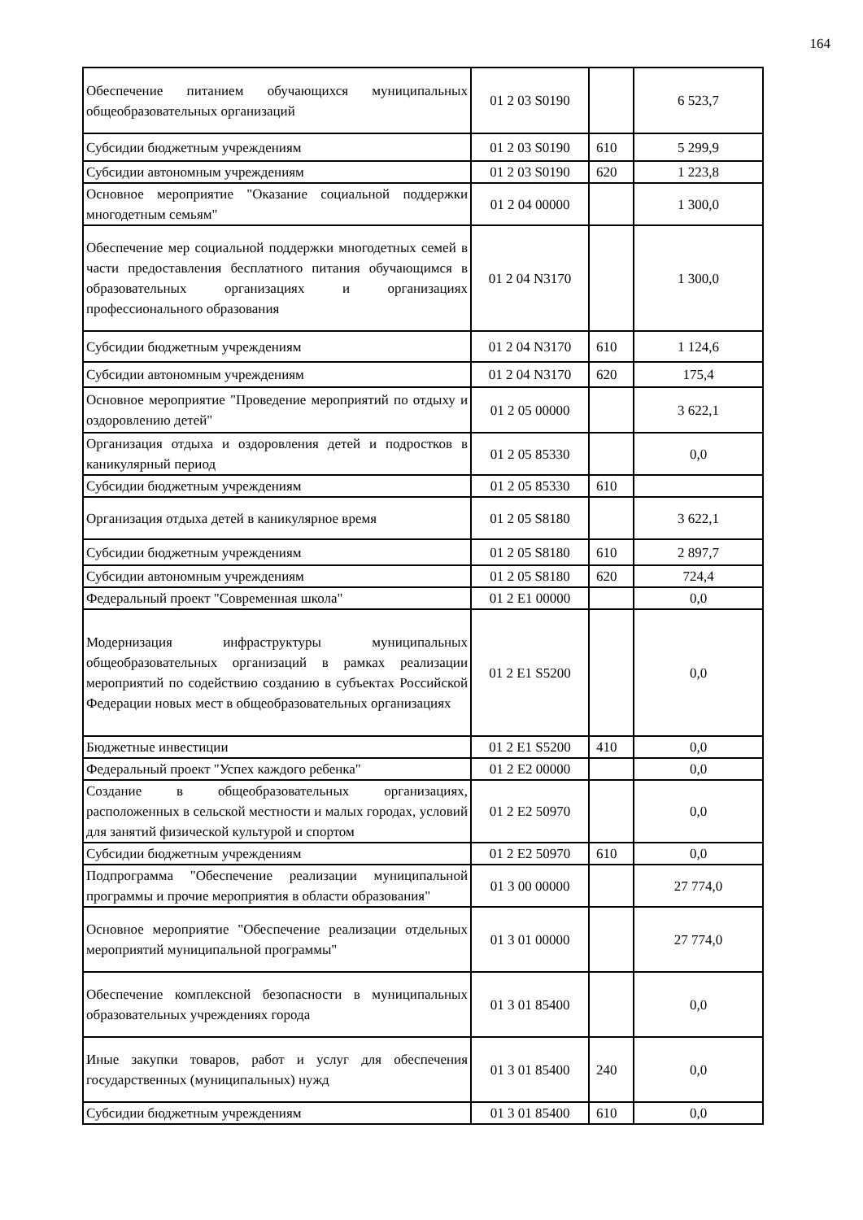164
| Обеспечение питанием обучающихся муниципальных общеобразовательных организаций | 01 2 03 S0190 | | 6 523,7 |
| Субсидии бюджетным учреждениям | 01 2 03 S0190 | 610 | 5 299,9 |
| Субсидии автономным учреждениям | 01 2 03 S0190 | 620 | 1 223,8 |
| Основное мероприятие "Оказание социальной поддержки многодетным семьям" | 01 2 04 00000 | | 1 300,0 |
| Обеспечение мер социальной поддержки многодетных семей в части предоставления бесплатного питания обучающимся в образовательных организациях и организациях профессионального образования | 01 2 04 N3170 | | 1 300,0 |
| Субсидии бюджетным учреждениям | 01 2 04 N3170 | 610 | 1 124,6 |
| Субсидии автономным учреждениям | 01 2 04 N3170 | 620 | 175,4 |
| Основное мероприятие "Проведение мероприятий по отдыху и оздоровлению детей" | 01 2 05 00000 | | 3 622,1 |
| Организация отдыха и оздоровления детей и подростков в каникулярный период | 01 2 05 85330 | | 0,0 |
| Субсидии бюджетным учреждениям | 01 2 05 85330 | 610 | |
| Организация отдыха детей в каникулярное время | 01 2 05 S8180 | | 3 622,1 |
| Субсидии бюджетным учреждениям | 01 2 05 S8180 | 610 | 2 897,7 |
| Субсидии автономным учреждениям | 01 2 05 S8180 | 620 | 724,4 |
| Федеральный проект "Современная школа" | 01 2 E1 00000 | | 0,0 |
| Модернизация инфраструктуры муниципальных общеобразовательных организаций в рамках реализации мероприятий по содействию созданию в субъектах Российской Федерации новых мест в общеобразовательных организациях | 01 2 E1 S5200 | | 0,0 |
| Бюджетные инвестиции | 01 2 E1 S5200 | 410 | 0,0 |
| Федеральный проект "Успех каждого ребенка" | 01 2 E2 00000 | | 0,0 |
| Создание в общеобразовательных организациях, расположенных в сельской местности и малых городах, условий для занятий физической культурой и спортом | 01 2 E2 50970 | | 0,0 |
| Субсидии бюджетным учреждениям | 01 2 E2 50970 | 610 | 0,0 |
| Подпрограмма "Обеспечение реализации муниципальной программы и прочие мероприятия в области образования" | 01 3 00 00000 | | 27 774,0 |
| Основное мероприятие "Обеспечение реализации отдельных мероприятий муниципальной программы" | 01 3 01 00000 | | 27 774,0 |
| Обеспечение комплексной безопасности в муниципальных образовательных учреждениях города | 01 3 01 85400 | | 0,0 |
| Иные закупки товаров, работ и услуг для обеспечения государственных (муниципальных) нужд | 01 3 01 85400 | 240 | 0,0 |
| Субсидии бюджетным учреждениям | 01 3 01 85400 | 610 | 0,0 |